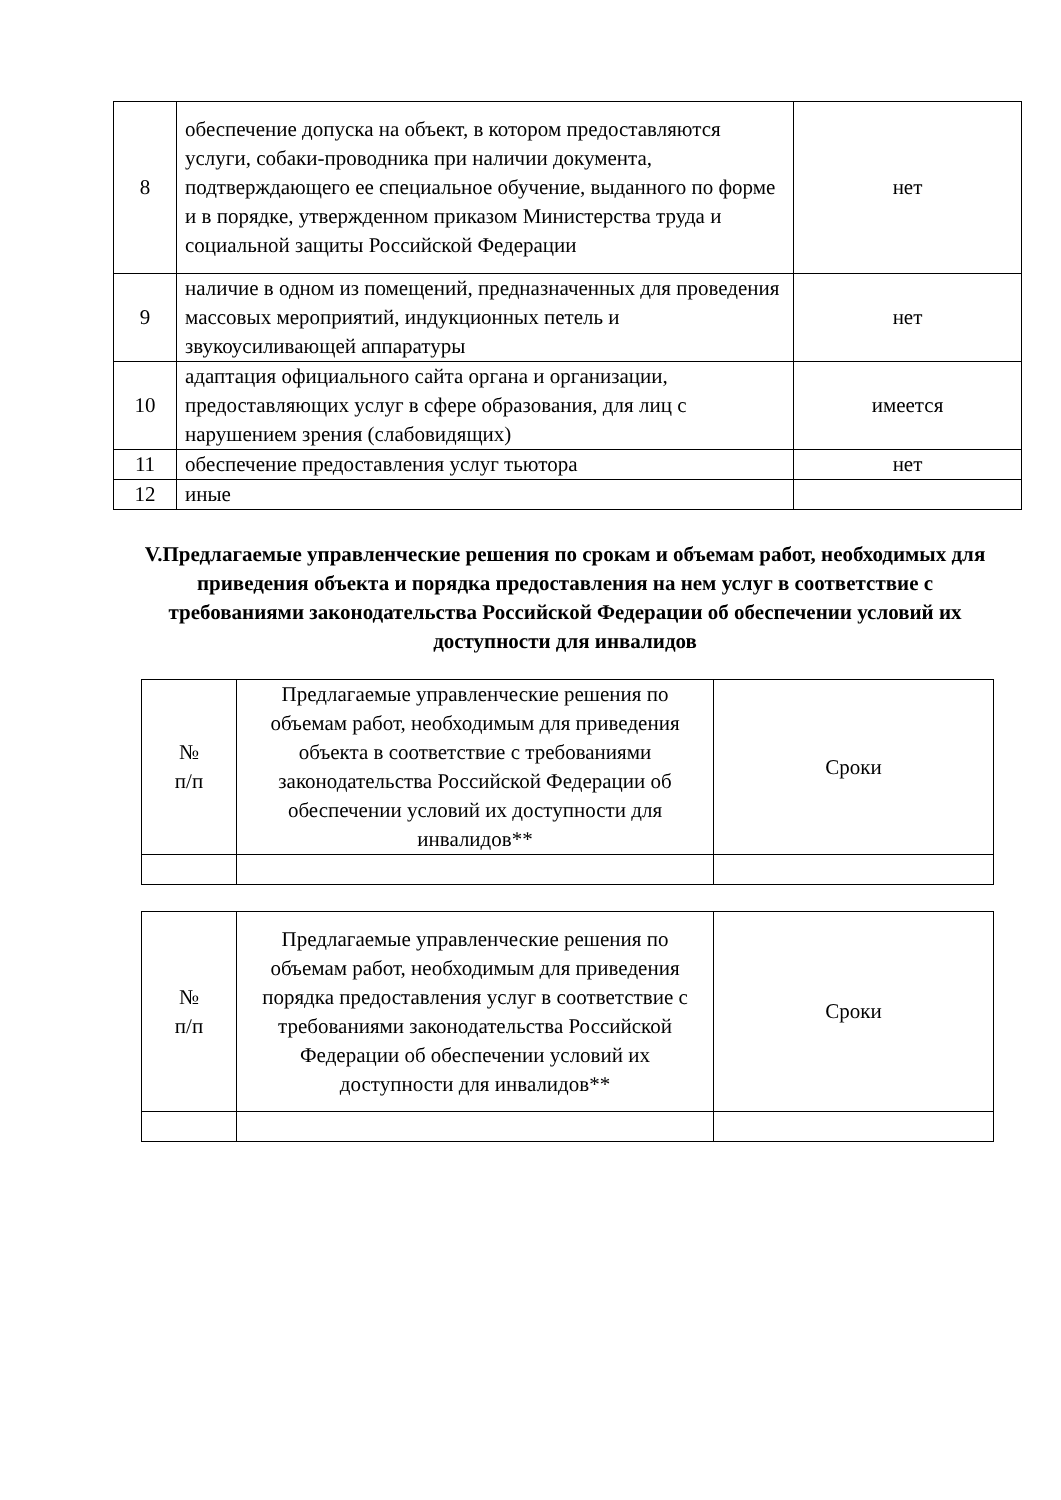| 8 | обеспечение допуска на объект, в котором предоставляются услуги, собаки-проводника при наличии документа, подтверждающего ее специальное обучение, выданного по форме и в порядке, утвержденном приказом Министерства труда и социальной защиты Российской Федерации | нет |
| 9 | наличие в одном из помещений, предназначенных для проведения массовых мероприятий, индукционных петель и звукоусиливающей аппаратуры | нет |
| 10 | адаптация официального сайта органа и организации, предоставляющих услуг в сфере образования, для лиц с нарушением зрения (слабовидящих) | имеется |
| 11 | обеспечение предоставления услуг тьютора | нет |
| 12 | иные | |
V.Предлагаемые управленческие решения по срокам и объемам работ, необходимых для приведения объекта и порядка предоставления на нем услуг в соответствие с требованиями законодательства Российской Федерации об обеспечении условий их доступности для инвалидов
| № п/п | Предлагаемые управленческие решения по объемам работ, необходимым для приведения объекта в соответствие с требованиями законодательства Российской Федерации об обеспечении условий их доступности для инвалидов** | Сроки |
| --- | --- | --- |
| № п/п | Предлагаемые управленческие решения по объемам работ, необходимым для приведения порядка предоставления услуг в соответствие с требованиями законодательства Российской Федерации об обеспечении условий их доступности для инвалидов** | Сроки |
| --- | --- | --- |